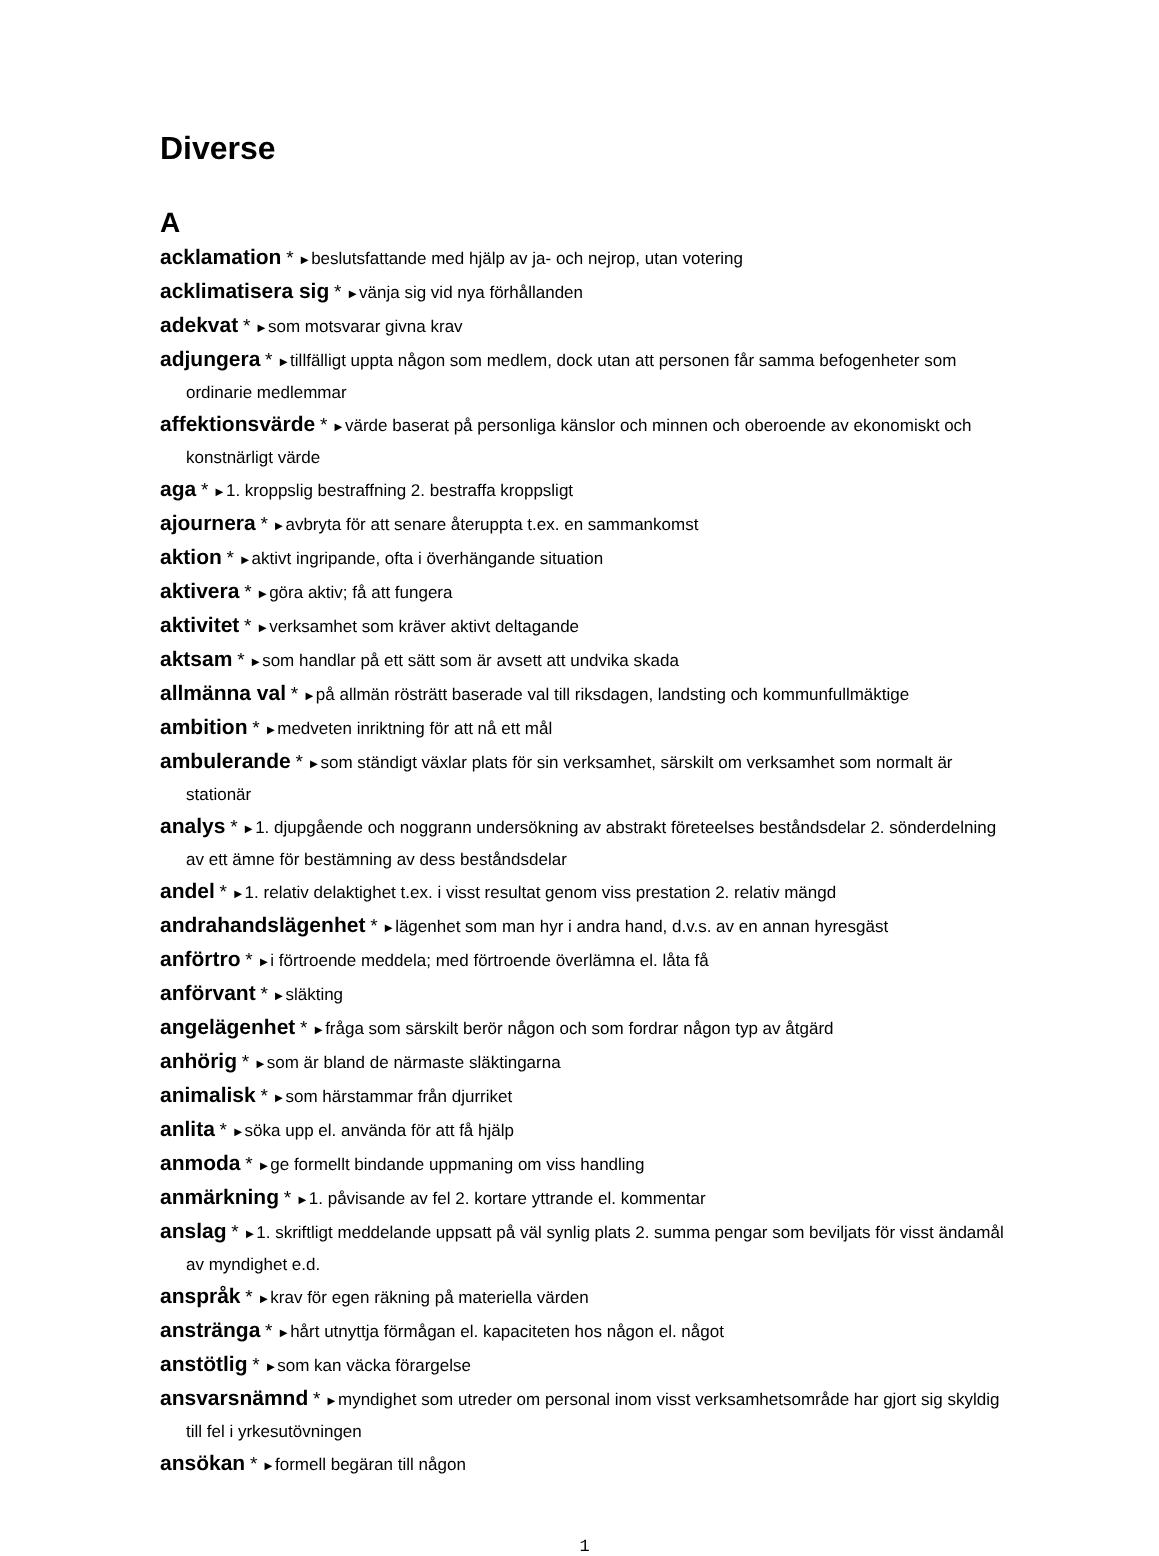Diverse
A
acklamation * ►beslutsfattande med hjälp av ja- och nejrop, utan votering
acklimatisera sig * ►vänja sig vid nya förhållanden
adekvat * ►som motsvarar givna krav
adjungera * ►tillfälligt uppta någon som medlem, dock utan att personen får samma befogenheter som ordinarie medlemmar
affektionsvärde * ►värde baserat på personliga känslor och minnen och oberoende av ekonomiskt och konstnärligt värde
aga * ►1. kroppslig bestraffning 2. bestraffa kroppsligt
ajournera * ►avbryta för att senare återuppta t.ex. en sammankomst
aktion * ►aktivt ingripande, ofta i överhängande situation
aktivera * ►göra aktiv; få att fungera
aktivitet * ►verksamhet som kräver aktivt deltagande
aktsam * ►som handlar på ett sätt som är avsett att undvika skada
allmänna val * ►på allmän rösträtt baserade val till riksdagen, landsting och kommunfullmäktige
ambition * ►medveten inriktning för att nå ett mål
ambulerande * ►som ständigt växlar plats för sin verksamhet, särskilt om verksamhet som normalt är stationär
analys * ►1. djupgående och noggrann undersökning av abstrakt företeelses beståndsdelar 2. sönderdelning av ett ämne för bestämning av dess beståndsdelar
andel * ►1. relativ delaktighet t.ex. i visst resultat genom viss prestation 2. relativ mängd
andrahandslägenhet * ►lägenhet som man hyr i andra hand, d.v.s. av en annan hyresgäst
anförtro * ►i förtroende meddela; med förtroende överlämna el. låta få
anförvant * ►släkting
angelägenhet * ►fråga som särskilt berör någon och som fordrar någon typ av åtgärd
anhörig * ►som är bland de närmaste släktingarna
animalisk * ►som härstammar från djurriket
anlita * ►söka upp el. använda för att få hjälp
anmoda * ►ge formellt bindande uppmaning om viss handling
anmärkning * ►1. påvisande av fel 2. kortare yttrande el. kommentar
anslag * ►1. skriftligt meddelande uppsatt på väl synlig plats 2. summa pengar som beviljats för visst ändamål av myndighet e.d.
anspråk * ►krav för egen räkning på materiella värden
anstränga * ►hårt utnyttja förmågan el. kapaciteten hos någon el. något
anstötlig * ►som kan väcka förargelse
ansvarsnämnd * ►myndighet som utreder om personal inom visst verksamhetsområde har gjort sig skyldig till fel i yrkesutövningen
ansökan * ►formell begäran till någon
1